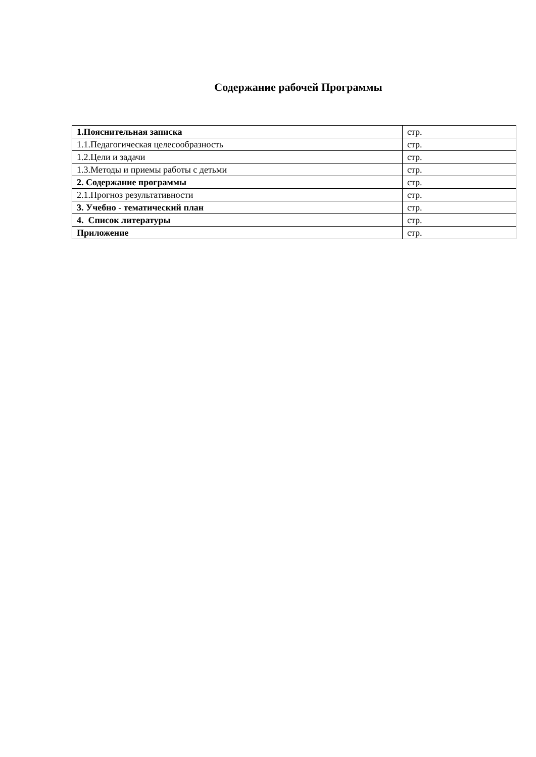Содержание рабочей Программы
| 1.Пояснительная записка | стр. |
| 1.1.Педагогическая целесообразность | стр. |
| 1.2.Цели и задачи | стр. |
| 1.3.Методы и приемы работы с детьми | стр. |
| 2. Содержание программы | стр. |
| 2.1.Прогноз результативности | стр. |
| 3. Учебно - тематический план | стр. |
| 4. Список литературы | стр. |
| Приложение | стр. |